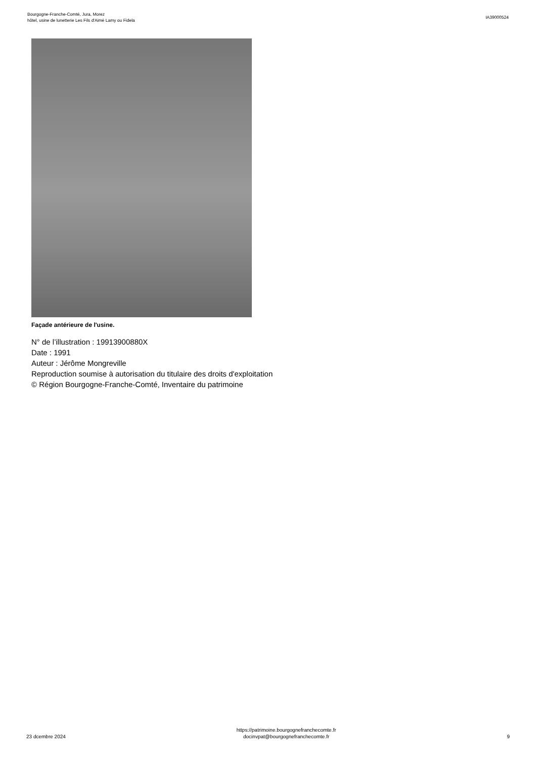Bourgogne-Franche-Comté, Jura, Morez
hôtel, usine de lunetterie Les Fils d'Aimé Lamy ou Fidela
IA39000524
Façade antérieure de l'usine.
N° de l’illustration : 19913900880X
Date : 1991
Auteur : Jérôme Mongreville
Reproduction soumise à autorisation du titulaire des droits d'exploitation
© Région Bourgogne-Franche-Comté, Inventaire du patrimoine
23 dcembre 2024
https://patrimoine.bourgognefranchecomte.fr
docinvpat@bourgognefranchecomte.fr
9